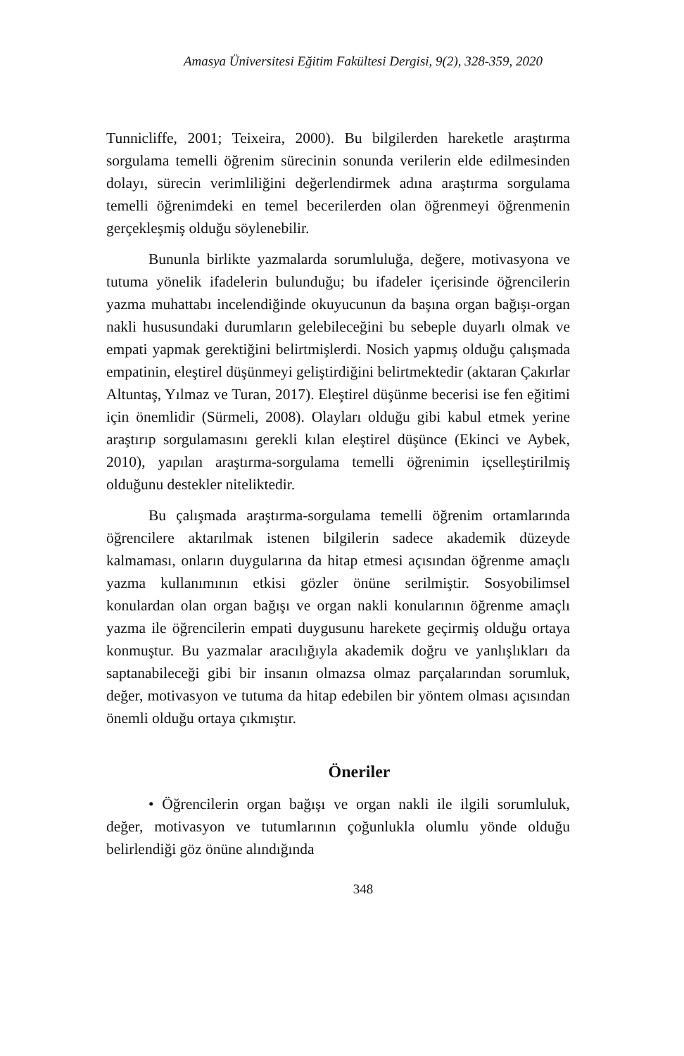Amasya Üniversitesi Eğitim Fakültesi Dergisi, 9(2), 328-359, 2020
Tunnicliffe, 2001; Teixeira, 2000). Bu bilgilerden hareketle araştırma sorgulama temelli öğrenim sürecinin sonunda verilerin elde edilmesinden dolayı, sürecin verimliliğini değerlendirmek adına araştırma sorgulama temelli öğrenimdeki en temel becerilerden olan öğrenmeyi öğrenmenin gerçekleşmiş olduğu söylenebilir.
Bununla birlikte yazmalarda sorumluluğa, değere, motivasyona ve tutuma yönelik ifadelerin bulunduğu; bu ifadeler içerisinde öğrencilerin yazma muhattabı incelendiğinde okuyucunun da başına organ bağışı-organ nakli hususundaki durumların gelebileceğini bu sebeple duyarlı olmak ve empati yapmak gerektiğini belirtmişlerdi. Nosich yapmış olduğu çalışmada empatinin, eleştirel düşünmeyi geliştirdiğini belirtmektedir (aktaran Çakırlar Altuntaş, Yılmaz ve Turan, 2017). Eleştirel düşünme becerisi ise fen eğitimi için önemlidir (Sürmeli, 2008). Olayları olduğu gibi kabul etmek yerine araştırıp sorgulamasını gerekli kılan eleştirel düşünce (Ekinci ve Aybek, 2010), yapılan araştırma-sorgulama temelli öğrenimin içselleştirilmiş olduğunu destekler niteliktedir.
Bu çalışmada araştırma-sorgulama temelli öğrenim ortamlarında öğrencilere aktarılmak istenen bilgilerin sadece akademik düzeyde kalmaması, onların duygularına da hitap etmesi açısından öğrenme amaçlı yazma kullanımının etkisi gözler önüne serilmiştir. Sosyobilimsel konulardan olan organ bağışı ve organ nakli konularının öğrenme amaçlı yazma ile öğrencilerin empati duygusunu harekete geçirmiş olduğu ortaya konmuştur. Bu yazmalar aracılığıyla akademik doğru ve yanlışlıkları da saptanabileceği gibi bir insanın olmazsa olmaz parçalarından sorumluk, değer, motivasyon ve tutuma da hitap edebilen bir yöntem olması açısından önemli olduğu ortaya çıkmıştır.
Öneriler
• Öğrencilerin organ bağışı ve organ nakli ile ilgili sorumluluk, değer, motivasyon ve tutumlarının çoğunlukla olumlu yönde olduğu belirlendiği göz önüne alındığında
348